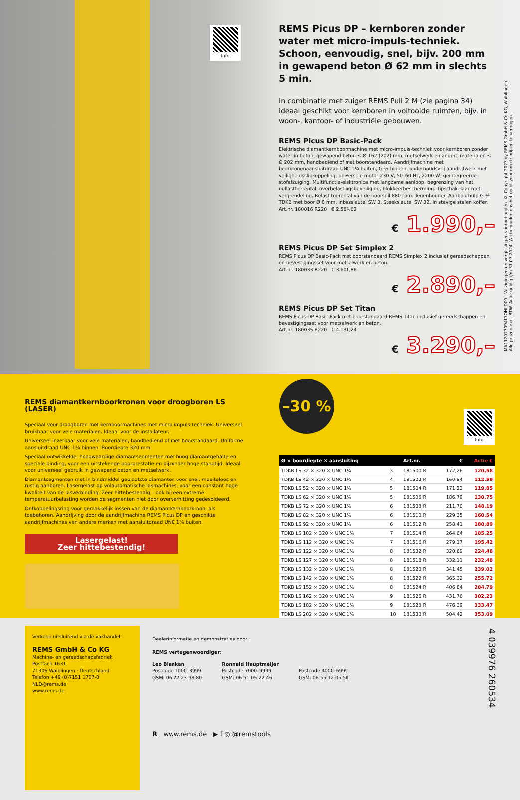Info
REMS Picus DP – kernboren zonder water met micro-impuls-techniek. Schoon, eenvoudig, snel, bijv. 200 mm in gewapend beton Ø 62 mm in slechts 5 min.
In combinatie met zuiger REMS Pull 2 M (zie pagina 34) ideaal geschikt voor kernboren in voltooide ruimten, bijv. in woon-, kantoor- of industriële gebouwen.
REMS Picus DP Basic-Pack
Elektrische diamantkernboormachine met micro-impuls-techniek voor kernboren zonder water in beton, gewapend beton ≤ Ø 162 (202) mm, metselwerk en andere materialen ≤ Ø 202 mm, handbediend of met boorstandaard. Aandrijfmachine met boorkronenaansluitdraad UNC 1¼ buiten, G ½ binnen, onderhoudsvrij aandrijfwerk met veiligheidsslipkoppeling, universele motor 230 V, 50–60 Hz, 2200 W, geïntegreerde stofafzuiging. Multifunctie-elektronica met langzame aanloop, begrenzing van het nullasttoerental, overbelastingsbeveiliging, blokkeerbescherming. Tipschakelaar met vergrendeling. Belast toerental van de boorspil 880 rpm. Tegenhouder. Aanboorhulp G ½ TDKB met boor Ø 8 mm, inbussleutel SW 3. Steeksleutel SW 32. In stevige stalen koffer.
Art.nr. 180016 R220 € 2.584,62
€ 1.990,–
REMS Picus DP Set Simplex 2
REMS Picus DP Basic-Pack met boorstandaard REMS Simplex 2 inclusief gereedschappen en bevestigingsset voor metselwerk en beton.
Art.nr. 180033 R220 € 3.601,86
€ 2.890,–
REMS Picus DP Set Titan
REMS Picus DP Basic-Pack met boorstandaard REMS Titan inclusief gereedschappen en bevestigingsset voor metselwerk en beton.
Art.nr. 180035 R220 € 4.131,24
€ 3.290,–
MA11202309417ONLD00 · Wijzigingen en vergissingen voorbehouden. © Copyright 2023 by REMS GmbH & Co KG, Waiblingen.
Alle prijzen excl. BTW. Actie geldig t/m 31.07.2024. Wij behouden ons het recht voor om de prijzen te verhogen.
REMS diamantkernboorkronen voor droogboren LS (LASER)
Speciaal voor droogboren met kernboormachines met micro-impuls-techniek. Universeel bruikbaar voor vele materialen. Ideaal voor de installateur.
Universeel inzetbaar voor vele materialen, handbediend of met boorstandaard. Uniforme aansluitdraad UNC 1¼ binnen. Boordiepte 320 mm.
Speciaal ontwikkelde, hoogwaardige diamantsegmenten met hoog diamantgehalte en speciale binding, voor een uitstekende boorprestatie en bijzonder hoge standtijd. Ideaal voor universeel gebruik in gewapend beton en metselwerk.
Diamantsegmenten met in bindmiddel geplaatste diamanten voor snel, moeiteloos en rustig aanboren. Lasergelast op volautomatische lasmachines, voor een constant hoge kwaliteit van de lasverbinding. Zeer hittebestendig – ook bij een extreme temperatuurbelasting worden de segmenten niet door oververhitting gedesoldeerd.
Ontkoppelingsring voor gemakkelijk lossen van de diamantkernboorkroon, als toebehoren. Aandrijving door de aandrijfmachine REMS Picus DP en geschikte aandrijfmachines van andere merken met aansluitdraad UNC 1¼ buiten.
Lasergelast!
Zeer hittebestendig!
–30 %
Info
| Ø × boordiepte × aansluiting | | Art.nr. | € | Actie € |
| --- | --- | --- | --- | --- |
| TDKB LS 32 × 320 × UNC 1¼ | 3 | 181500 R | 172,26 | 120,58 |
| TDKB LS 42 × 320 × UNC 1¼ | 4 | 181502 R | 160,84 | 112,59 |
| TDKB LS 52 × 320 × UNC 1¼ | 5 | 181504 R | 171,22 | 119,85 |
| TDKB LS 62 × 320 × UNC 1¼ | 5 | 181506 R | 186,79 | 130,75 |
| TDKB LS 72 × 320 × UNC 1¼ | 6 | 181508 R | 211,70 | 148,19 |
| TDKB LS 82 × 320 × UNC 1¼ | 6 | 181510 R | 229,35 | 160,54 |
| TDKB LS 92 × 320 × UNC 1¼ | 6 | 181512 R | 258,41 | 180,89 |
| TDKB LS 102 × 320 × UNC 1¼ | 7 | 181514 R | 264,64 | 185,25 |
| TDKB LS 112 × 320 × UNC 1¼ | 7 | 181516 R | 279,17 | 195,42 |
| TDKB LS 122 × 320 × UNC 1¼ | 8 | 181532 R | 320,69 | 224,48 |
| TDKB LS 127 × 320 × UNC 1¼ | 8 | 181518 R | 332,11 | 232,48 |
| TDKB LS 132 × 320 × UNC 1¼ | 8 | 181520 R | 341,45 | 239,02 |
| TDKB LS 142 × 320 × UNC 1¼ | 8 | 181522 R | 365,32 | 255,72 |
| TDKB LS 152 × 320 × UNC 1¼ | 8 | 181524 R | 406,84 | 284,79 |
| TDKB LS 162 × 320 × UNC 1¼ | 9 | 181526 R | 431,76 | 302,23 |
| TDKB LS 182 × 320 × UNC 1¼ | 9 | 181528 R | 476,39 | 333,47 |
| TDKB LS 202 × 320 × UNC 1¼ | 10 | 181530 R | 504,42 | 353,09 |
Verkoop uitsluitend via de vakhandel.
REMS GmbH & Co KG
Machine- en gereedschapsfabriek
Postfach 1631
71306 Waiblingen · Deutschland
Telefon +49 (0)7151 1707-0
NLD@rems.de
www.rems.de
Dealerinformatie en demonstraties door:
REMS vertegenwoordiger:
Leo Blanken
Postcode 1000–3999
GSM: 06 22 23 98 80
Ronnald Hauptmeijer
Postcode 7000–9999
GSM: 06 51 05 22 46
Postcode 4000–6999
GSM: 06 55 12 05 50
R www.rems.de ▶ f ◎ @remstools
4 039976 260534